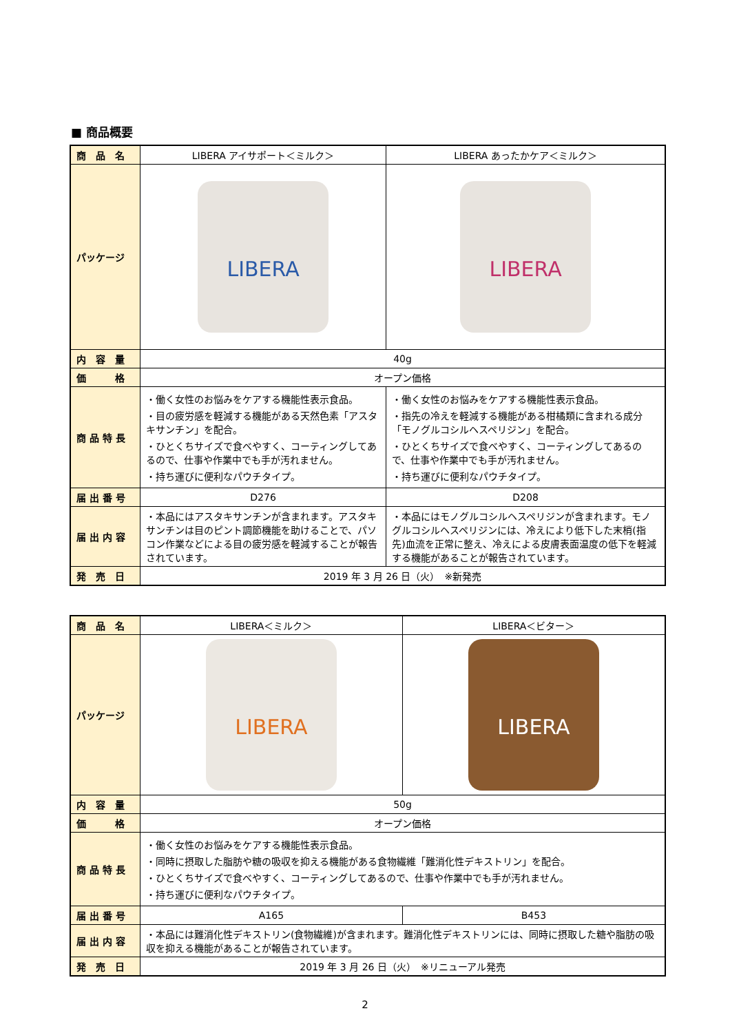■ 商品概要
| 商 品 名 | LIBERA アイサポート＜ミルク＞ | LIBERA あったかケア＜ミルク＞ |
| パッケージ | LIBERA | LIBERA |
| 内 容 量 | 40g | |
| 価 格 | オープン価格 | |
| 商 品 特 長 | ・働く女性のお悩みをケアする機能性表示食品。 ・目の疲労感を軽減する機能がある天然色素「アスタキサンチン」を配合。 ・ひとくちサイズで食べやすく、コーティングしてあるので、仕事や作業中でも手が汚れません。 ・持ち運びに便利なパウチタイプ。 | ・働く女性のお悩みをケアする機能性表示食品。 ・指先の冷えを軽減する機能がある柑橘類に含まれる成分「モノグルコシルヘスペリジン」を配合。 ・ひとくちサイズで食べやすく、コーティングしてあるので、仕事や作業中でも手が汚れません。 ・持ち運びに便利なパウチタイプ。 |
| 届 出 番 号 | D276 | D208 |
| 届 出 内 容 | ・本品にはアスタキサンチンが含まれます。アスタキサンチンは目のピント調節機能を助けることで、パソコン作業などによる目の疲労感を軽減することが報告されています。 | ・本品にはモノグルコシルヘスペリジンが含まれます。モノグルコシルヘスペリジンには、冷えにより低下した末梢(指先)血流を正常に整え、冷えによる皮膚表面温度の低下を軽減する機能があることが報告されています。 |
| 発 売 日 | 2019 年 3 月 26 日（火） ※新発売 | |
| 商 品 名 | LIBERA＜ミルク＞ | LIBERA＜ビター＞ |
| パッケージ | LIBERA | LIBERA |
| 内 容 量 | 50g | |
| 価 格 | オープン価格 | |
| 商 品 特 長 | ・働く女性のお悩みをケアする機能性表示食品。 ・同時に摂取した脂肪や糖の吸収を抑える機能がある食物繊維「難消化性デキストリン」を配合。 ・ひとくちサイズで食べやすく、コーティングしてあるので、仕事や作業中でも手が汚れません。 ・持ち運びに便利なパウチタイプ。 | |
| 届 出 番 号 | A165 | B453 |
| 届 出 内 容 | ・本品には難消化性デキストリン(食物繊維)が含まれます。難消化性デキストリンには、同時に摂取した糖や脂肪の吸収を抑える機能があることが報告されています。 | |
| 発 売 日 | 2019 年 3 月 26 日（火） ※リニューアル発売 | |
2